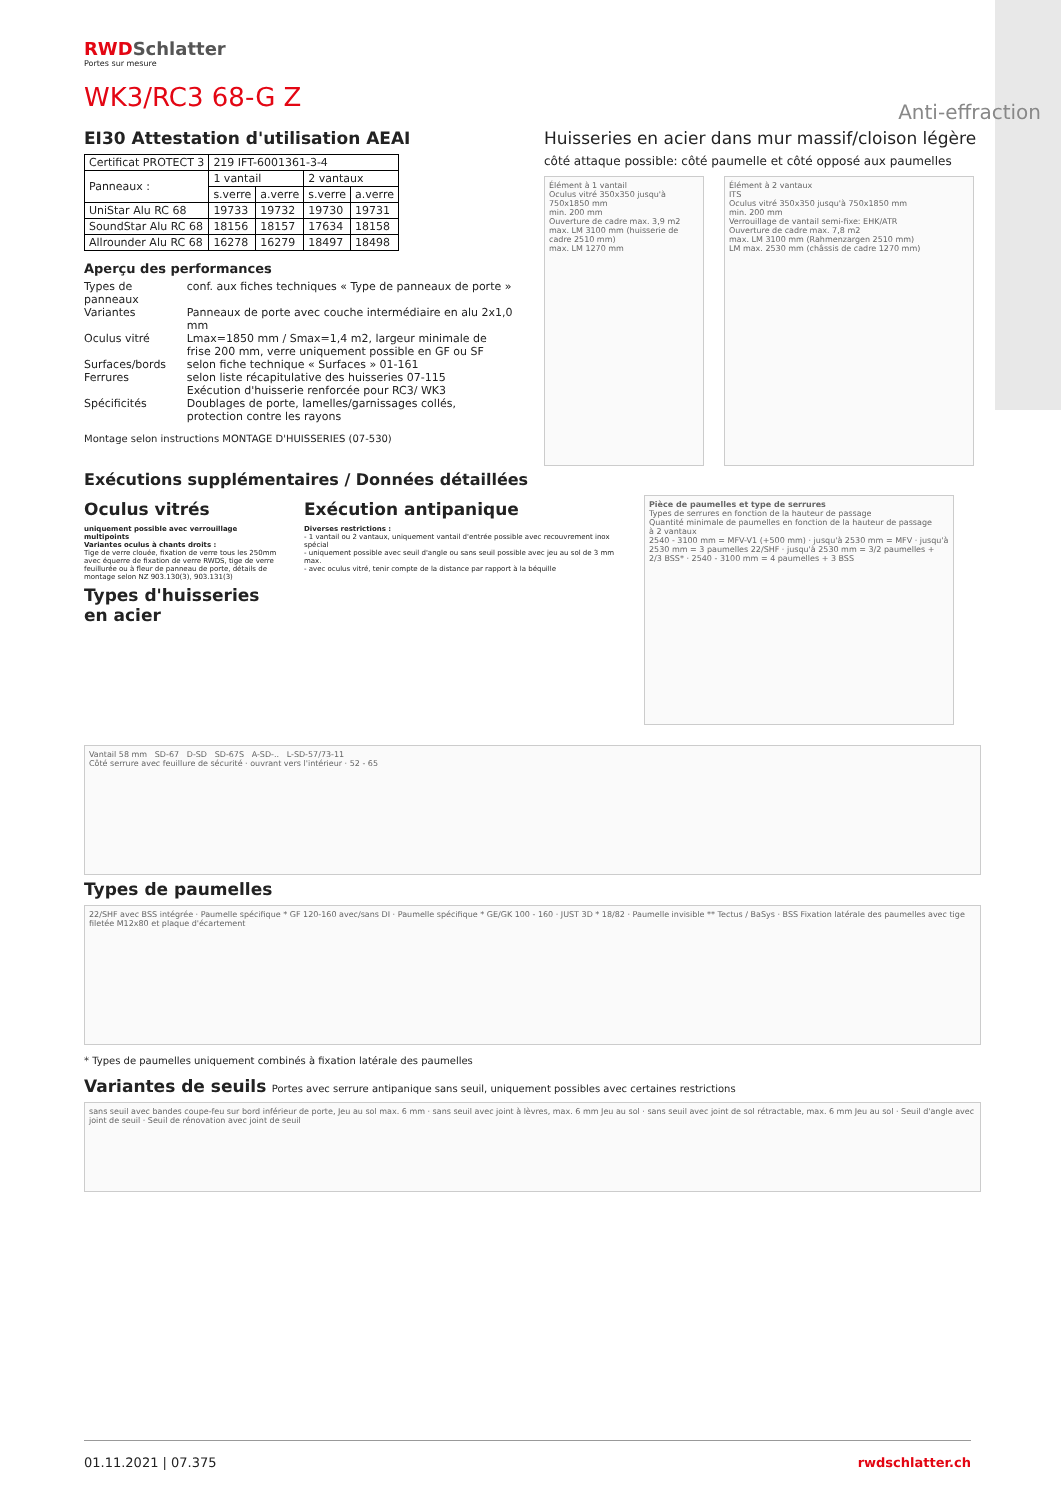RWDSchlatter
Portes sur mesure
WK3/RC3 68-G Z
EI30 Attestation d'utilisation AEAI
| Certificat PROTECT 3 | 219 IFT-6001361-3-4 | | | |
| Panneaux : | 1 vantail | | 2 vantaux | |
| | s.verre | a.verre | s.verre | a.verre |
| UniStar Alu RC 68 | 19733 | 19732 | 19730 | 19731 |
| SoundStar Alu RC 68 | 18156 | 18157 | 17634 | 18158 |
| Allrounder Alu RC 68 | 16278 | 16279 | 18497 | 18498 |
Aperçu des performances
| Types de panneaux | conf. aux fiches techniques « Type de panneaux de porte » |
| Variantes | Panneaux de porte avec couche intermédiaire en alu 2x1,0 mm |
| Oculus vitré | Lmax=1850 mm / Smax=1,4 m2, largeur minimale de frise 200 mm, verre uniquement possible en GF ou SF |
| Surfaces/bords | selon fiche technique « Surfaces » 01-161 |
| Ferrures | selon liste récapitulative des huisseries 07-115 Exécution d'huisserie renforcée pour RC3/ WK3 |
| Spécificités | Doublages de porte, lamelles/garnissages collés, protection contre les rayons |
Montage selon instructions MONTAGE D'HUISSERIES (07-530)
Huisseries en acier dans mur massif/cloison légère
côté attaque possible: côté paumelle et côté opposé aux paumelles
Élément à 1 vantail
Oculus vitré 350x350 jusqu'à 750x1850 mm
min. 200 mm
Ouverture de cadre max. 3,9 m2
max. LM 3100 mm (huisserie de cadre 2510 mm)
max. LM 1270 mm
Élément à 2 vantaux
ITS
Oculus vitré 350x350 jusqu'à 750x1850 mm
min. 200 mm
Verrouillage de vantail semi-fixe: EHK/ATR
Ouverture de cadre max. 7,8 m2
max. LM 3100 mm (Rahmenzargen 2510 mm)
LM max. 2530 mm (châssis de cadre 1270 mm)
Exécutions supplémentaires / Données détaillées
Oculus vitrés
uniquement possible avec verrouillage multipoints
Variantes oculus à chants droits :
Tige de verre clouée, fixation de verre tous les 250mm avec équerre de fixation de verre RWDS, tige de verre feuillurée ou à fleur de panneau de porte, détails de montage selon NZ 903.130(3), 903.131(3)
Types d'huisseries en acier
Exécution antipanique
Diverses restrictions :
- 1 vantail ou 2 vantaux, uniquement vantail d'entrée possible avec recouvrement inox spécial
- uniquement possible avec seuil d'angle ou sans seuil possible avec jeu au sol de 3 mm max.
- avec oculus vitré, tenir compte de la distance par rapport à la béquille
Pièce de paumelles et type de serrures
Types de serrures en fonction de la hauteur de passage
Quantité minimale de paumelles en fonction de la hauteur de passage
à 2 vantaux
2540 - 3100 mm = MFV-V1 (+500 mm) · jusqu'à 2530 mm = MFV · jusqu'à 2530 mm = 3 paumelles 22/SHF · jusqu'à 2530 mm = 3/2 paumelles + 2/3 BSS* · 2540 - 3100 mm = 4 paumelles + 3 BSS
Vantail 58 mm SD-67 D-SD SD-67S A-SD-.. L-SD-57/73-11
Côté serrure avec feuillure de sécurité · ouvrant vers l'intérieur · 52 - 65
Types de paumelles
22/SHF avec BSS intégrée · Paumelle spécifique * GF 120-160 avec/sans DI · Paumelle spécifique * GE/GK 100 - 160 · JUST 3D * 18/82 · Paumelle invisible ** Tectus / BaSys · BSS Fixation latérale des paumelles avec tige filetée M12x80 et plaque d'écartement
* Types de paumelles uniquement combinés à fixation latérale des paumelles
Variantes de seuils Portes avec serrure antipanique sans seuil, uniquement possibles avec certaines restrictions
sans seuil avec bandes coupe-feu sur bord inférieur de porte, Jeu au sol max. 6 mm · sans seuil avec joint à lèvres, max. 6 mm Jeu au sol · sans seuil avec joint de sol rétractable, max. 6 mm Jeu au sol · Seuil d'angle avec joint de seuil · Seuil de rénovation avec joint de seuil
01.11.2021 | 07.375 rwdschlatter.ch
Anti-effraction